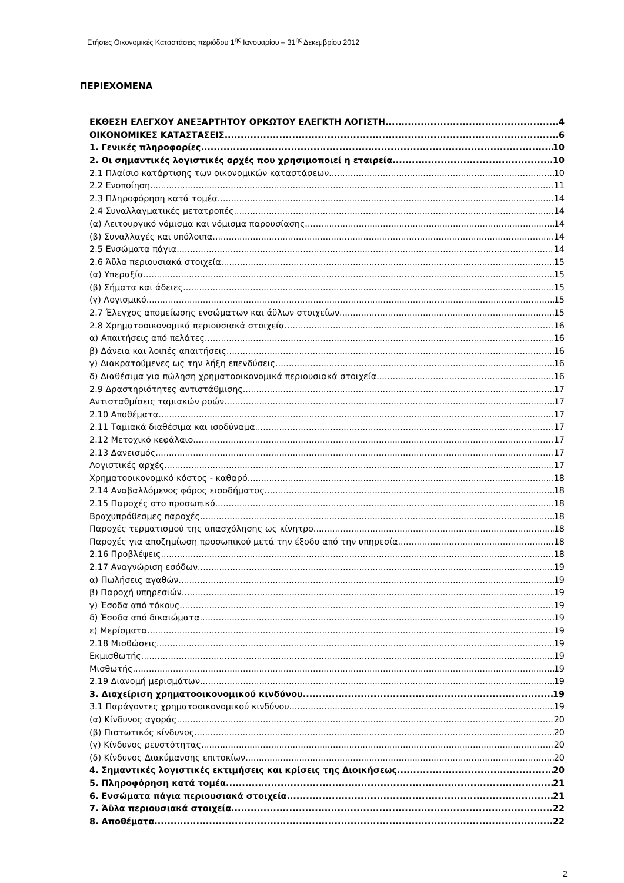Ετήσιες Οικονομικές Καταστάσεις περιόδου 1<sup>ης</sup> Ιανουαρίου – 31<sup>ης</sup> Δεκεμβρίου 2012
ΠΕΡΙΕΧΟΜΕΝΑ
ΕΚΘΕΣΗ ΕΛΕΓΧΟΥ ΑΝΕΞΑΡΤΗΤΟΥ ΟΡΚΩΤΟΥ ΕΛΕΓΚΤΗ ΛΟΓΙΣΤΗ 4
ΟΙΚΟΝΟΜΙΚΕΣ ΚΑΤΑΣΤΑΣΕΙΣ 6
1. Γενικές πληροφορίες 10
2. Οι σημαντικές λογιστικές αρχές που χρησιμοποιεί η εταιρεία 10
2.1 Πλαίσιο κατάρτισης των οικονομικών καταστάσεων 10
2.2 Ενοποίηση 11
2.3 Πληροφόρηση κατά τομέα 14
2.4 Συναλλαγματικές μετατροπές 14
(α) Λειτουργικό νόμισμα και νόμισμα παρουσίασης 14
(β) Συναλλαγές και υπόλοιπα 14
2.5 Ενσώματα πάγια 14
2.6 Άϋλα περιουσιακά στοιχεία 15
(α) Υπεραξία 15
(β) Σήματα και άδειες 15
(γ) Λογισμικό 15
2.7 Έλεγχος απομείωσης ενσώματων και άϋλων στοιχείων 15
2.8 Χρηματοοικονομικά περιουσιακά στοιχεία 16
α) Απαιτήσεις από πελάτες 16
β) Δάνεια και λοιπές απαιτήσεις 16
γ) Διακρατούμενες ως την λήξη επενδύσεις 16
δ) Διαθέσιμα για πώληση χρηματοοικονομικά περιουσιακά στοιχεία 16
2.9 Δραστηριότητες αντιστάθμισης 17
Αντισταθμίσεις ταμιακών ροών 17
2.10 Αποθέματα 17
2.11 Ταμιακά διαθέσιμα και ισοδύναμα 17
2.12 Μετοχικό κεφάλαιο 17
2.13 Δανεισμός 17
Λογιστικές αρχές 17
Χρηματοοικονομικό κόστος - καθαρό 18
2.14 Αναβαλλόμενος φόρος εισοδήματος 18
2.15 Παροχές στο προσωπικό 18
Βραχυπρόθεσμες παροχές 18
Παροχές τερματισμού της απασχόλησης ως κίνητρο 18
Παροχές για αποζημίωση προσωπικού μετά την έξοδο από την υπηρεσία 18
2.16 Προβλέψεις 18
2.17 Αναγνώριση εσόδων 19
α) Πωλήσεις αγαθών 19
β) Παροχή υπηρεσιών 19
γ) Έσοδα από τόκους 19
δ) Έσοδα από δικαιώματα 19
ε) Μερίσματα 19
2.18 Μισθώσεις 19
Εκμισθωτής 19
Μισθωτής 19
2.19 Διανομή μερισμάτων 19
3. Διαχείριση χρηματοοικονομικού κινδύνου 19
3.1 Παράγοντες χρηματοοικονομικού κινδύνου 19
(α) Κίνδυνος αγοράς 20
(β) Πιστωτικός κίνδυνος 20
(γ) Κίνδυνος ρευστότητας 20
(δ) Κίνδυνος Διακύμανσης επιτοκίων 20
4. Σημαντικές λογιστικές εκτιμήσεις και κρίσεις της Διοικήσεως 20
5. Πληροφόρηση κατά τομέα 21
6. Ενσώματα πάγια περιουσιακά στοιχεία 21
7. Άϋλα περιουσιακά στοιχεία 22
8. Αποθέματα 22
2